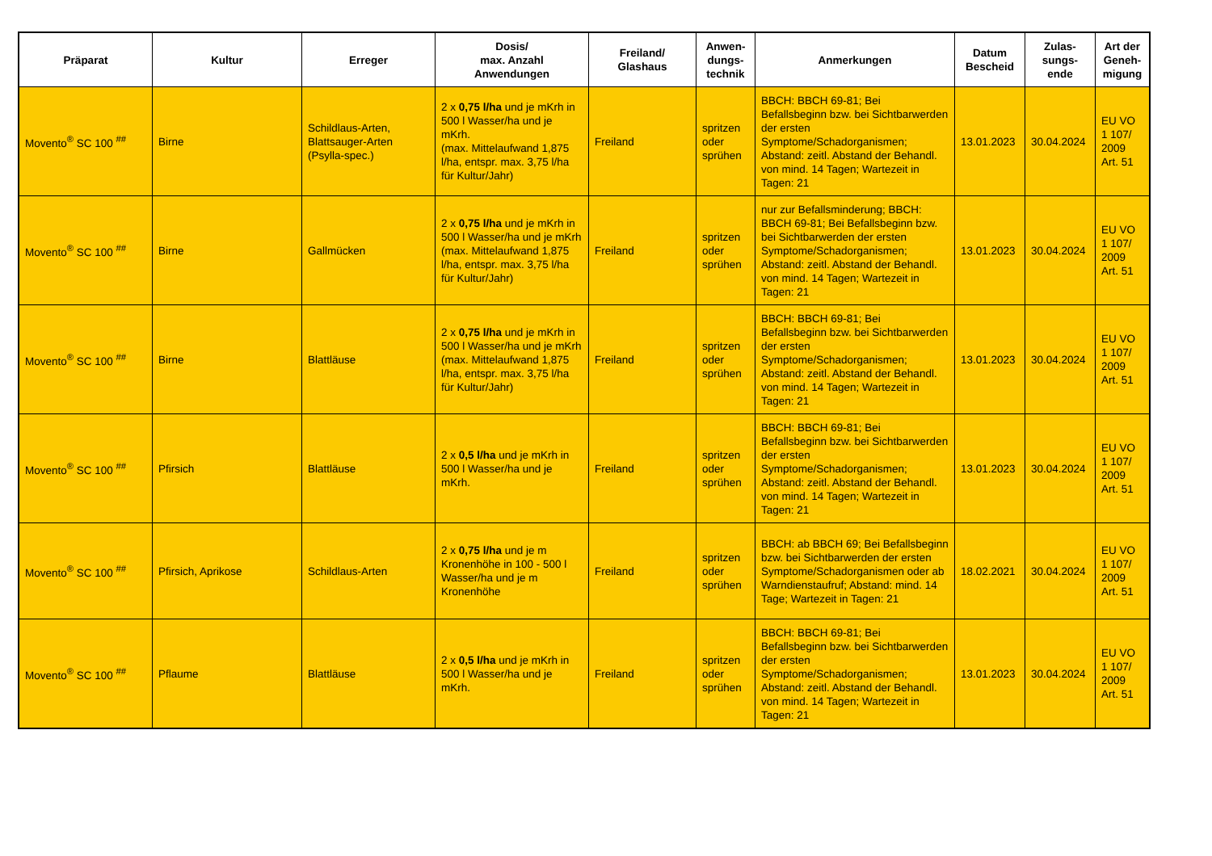| Präparat | Kultur | Erreger | Dosis/ max. Anzahl Anwendungen | Freiland/ Glashaus | Anwen- dungs- technik | Anmerkungen | Datum Bescheid | Zulas- sungs- ende | Art der Geneh- migung |
| --- | --- | --- | --- | --- | --- | --- | --- | --- | --- |
| Movento<sup>®</sup> SC 100 <sup>##</sup> | Birne | Schildlaus-Arten, Blattsauger-Arten (Psylla-spec.) | 2 x 0,75 l/ha und je mKrh in 500 l Wasser/ha und je mKrh. (max. Mittelaufwand 1,875 l/ha, entspr. max. 3,75 l/ha für Kultur/Jahr) | Freiland | spritzen oder sprühen | BBCH: BBCH 69-81; Bei Befallsbeginn bzw. bei Sichtbarwerden der ersten Symptome/Schadorganismen; Abstand: zeitl. Abstand der Behandl. von mind. 14 Tagen; Wartezeit in Tagen: 21 | 13.01.2023 | 30.04.2024 | EU VO 1 107/ 2009 Art. 51 |
| Movento<sup>®</sup> SC 100 <sup>##</sup> | Birne | Gallmücken | 2 x 0,75 l/ha und je mKrh in 500 l Wasser/ha und je mKrh (max. Mittelaufwand 1,875 l/ha, entspr. max. 3,75 l/ha für Kultur/Jahr) | Freiland | spritzen oder sprühen | nur zur Befallsminderung; BBCH: BBCH 69-81; Bei Befallsbeginn bzw. bei Sichtbarwerden der ersten Symptome/Schadorganismen; Abstand: zeitl. Abstand der Behandl. von mind. 14 Tagen; Wartezeit in Tagen: 21 | 13.01.2023 | 30.04.2024 | EU VO 1 107/ 2009 Art. 51 |
| Movento<sup>®</sup> SC 100 <sup>##</sup> | Birne | Blattläuse | 2 x 0,75 l/ha und je mKrh in 500 l Wasser/ha und je mKrh (max. Mittelaufwand 1,875 l/ha, entspr. max. 3,75 l/ha für Kultur/Jahr) | Freiland | spritzen oder sprühen | BBCH: BBCH 69-81; Bei Befallsbeginn bzw. bei Sichtbarwerden der ersten Symptome/Schadorganismen; Abstand: zeitl. Abstand der Behandl. von mind. 14 Tagen; Wartezeit in Tagen: 21 | 13.01.2023 | 30.04.2024 | EU VO 1 107/ 2009 Art. 51 |
| Movento<sup>®</sup> SC 100 <sup>##</sup> | Pfirsich | Blattläuse | 2 x 0,5 l/ha und je mKrh in 500 l Wasser/ha und je mKrh. | Freiland | spritzen oder sprühen | BBCH: BBCH 69-81; Bei Befallsbeginn bzw. bei Sichtbarwerden der ersten Symptome/Schadorganismen; Abstand: zeitl. Abstand der Behandl. von mind. 14 Tagen; Wartezeit in Tagen: 21 | 13.01.2023 | 30.04.2024 | EU VO 1 107/ 2009 Art. 51 |
| Movento<sup>®</sup> SC 100 <sup>##</sup> | Pfirsich, Aprikose | Schildlaus-Arten | 2 x 0,75 l/ha und je m Kronenhöhe in 100 - 500 l Wasser/ha und je m Kronenhöhe | Freiland | spritzen oder sprühen | BBCH: ab BBCH 69; Bei Befallsbeginn bzw. bei Sichtbarwerden der ersten Symptome/Schadorganismen oder ab Warndienstaufruf; Abstand: mind. 14 Tage; Wartezeit in Tagen: 21 | 18.02.2021 | 30.04.2024 | EU VO 1 107/ 2009 Art. 51 |
| Movento<sup>®</sup> SC 100 <sup>##</sup> | Pflaume | Blattläuse | 2 x 0,5 l/ha und je mKrh in 500 l Wasser/ha und je mKrh. | Freiland | spritzen oder sprühen | BBCH: BBCH 69-81; Bei Befallsbeginn bzw. bei Sichtbarwerden der ersten Symptome/Schadorganismen; Abstand: zeitl. Abstand der Behandl. von mind. 14 Tagen; Wartezeit in Tagen: 21 | 13.01.2023 | 30.04.2024 | EU VO 1 107/ 2009 Art. 51 |